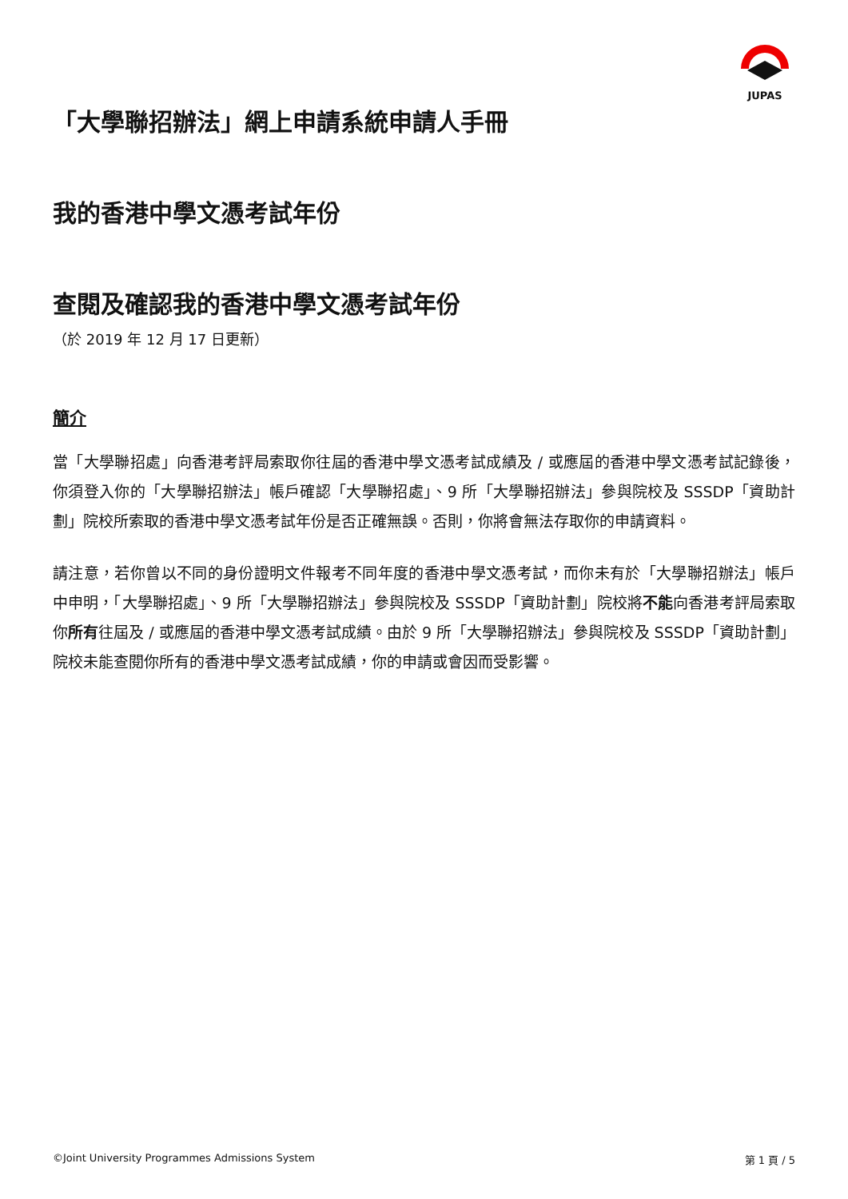JUPAS
「大學聯招辦法」網上申請系統申請人手冊
我的香港中學文憑考試年份
查閱及確認我的香港中學文憑考試年份
（於 2019 年 12 月 17 日更新）
簡介
當「大學聯招處」向香港考評局索取你往屆的香港中學文憑考試成績及 / 或應屆的香港中學文憑考試記錄後，你須登入你的「大學聯招辦法」帳戶確認「大學聯招處」、9 所「大學聯招辦法」參與院校及 SSSDP「資助計劃」院校所索取的香港中學文憑考試年份是否正確無誤。否則，你將會無法存取你的申請資料。
請注意，若你曾以不同的身份證明文件報考不同年度的香港中學文憑考試，而你未有於「大學聯招辦法」帳戶中申明，「大學聯招處」、9 所「大學聯招辦法」參與院校及 SSSDP「資助計劃」院校將不能向香港考評局索取你所有往屆及 / 或應屆的香港中學文憑考試成績。由於 9 所「大學聯招辦法」參與院校及 SSSDP「資助計劃」院校未能查閱你所有的香港中學文憑考試成績，你的申請或會因而受影響。
©Joint University Programmes Admissions System 第 1 頁 / 5